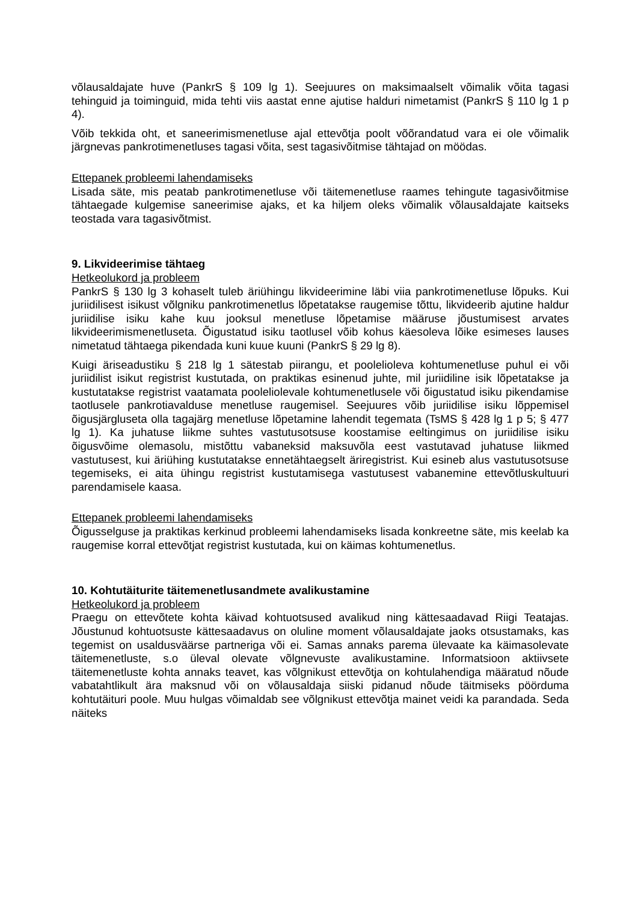võlausaldajate huve (PankrS § 109 lg 1). Seejuures on maksimaalselt võimalik võita tagasi tehinguid ja toiminguid, mida tehti viis aastat enne ajutise halduri nimetamist (PankrS § 110 lg 1 p 4).
Võib tekkida oht, et saneerimismenetluse ajal ettevõtja poolt võõrandatud vara ei ole võimalik järgnevas pankrotimenetluses tagasi võita, sest tagasivõitmise tähtajad on möödas.
Ettepanek probleemi lahendamiseks
Lisada säte, mis peatab pankrotimenetluse või täitemenetluse raames tehingute tagasivõitmise tähtaegade kulgemise saneerimise ajaks, et ka hiljem oleks võimalik võlausaldajate kaitseks teostada vara tagasivõtmist.
9. Likvideerimise tähtaeg
Hetkeolukord ja probleem
PankrS § 130 lg 3 kohaselt tuleb äriühingu likvideerimine läbi viia pankrotimenetluse lõpuks. Kui juriidilisest isikust võlgniku pankrotimenetlus lõpetatakse raugemise tõttu, likvideerib ajutine haldur juriidilise isiku kahe kuu jooksul menetluse lõpetamise määruse jõustumisest arvates likvideerimismenetluseta. Õigustatud isiku taotlusel võib kohus käesoleva lõike esimeses lauses nimetatud tähtaega pikendada kuni kuue kuuni (PankrS § 29 lg 8).
Kuigi äriseadustiku § 218 lg 1 sätestab piirangu, et poolelioleva kohtumenetluse puhul ei või juriidilist isikut registrist kustutada, on praktikas esinenud juhte, mil juriidiline isik lõpetatakse ja kustutatakse registrist vaatamata pooleliolevale kohtumenetlusele või õigustatud isiku pikendamise taotlusele pankrotiavalduse menetluse raugemisel. Seejuures võib juriidilise isiku lõppemisel õigusjärgluseta olla tagajärg menetluse lõpetamine lahendit tegemata (TsMS § 428 lg 1 p 5; § 477 lg 1). Ka juhatuse liikme suhtes vastutusotsuse koostamise eeltingimus on juriidilise isiku õigusvõime olemasolu, mistõttu vabaneksid maksuvõla eest vastutavad juhatuse liikmed vastutusest, kui äriühing kustutatakse ennetähtaegselt äriregistrist. Kui esineb alus vastutusotsuse tegemiseks, ei aita ühingu registrist kustutamisega vastutusest vabanemine ettevõtluskultuuri parendamisele kaasa.
Ettepanek probleemi lahendamiseks
Õigusselguse ja praktikas kerkinud probleemi lahendamiseks lisada konkreetne säte, mis keelab ka raugemise korral ettevõtjat registrist kustutada, kui on käimas kohtumenetlus.
10. Kohtutäiturite täitemenetlusandmete avalikustamine
Hetkeolukord ja probleem
Praegu on ettevõtete kohta käivad kohtuotsused avalikud ning kättesaadavad Riigi Teatajas. Jõustunud kohtuotsuste kättesaadavus on oluline moment võlausaldajate jaoks otsustamaks, kas tegemist on usaldusväärse partneriga või ei. Samas annaks parema ülevaate ka käimasolevate täitemenetluste, s.o üleval olevate võlgnevuste avalikustamine. Informatsioon aktiivsete täitemenetluste kohta annaks teavet, kas võlgnikust ettevõtja on kohtulahendiga määratud nõude vabatahtlikult ära maksnud või on võlausaldaja siiski pidanud nõude täitmiseks pöörduma kohtutäituri poole. Muu hulgas võimaldab see võlgnikust ettevõtja mainet veidi ka parandada. Seda näiteks